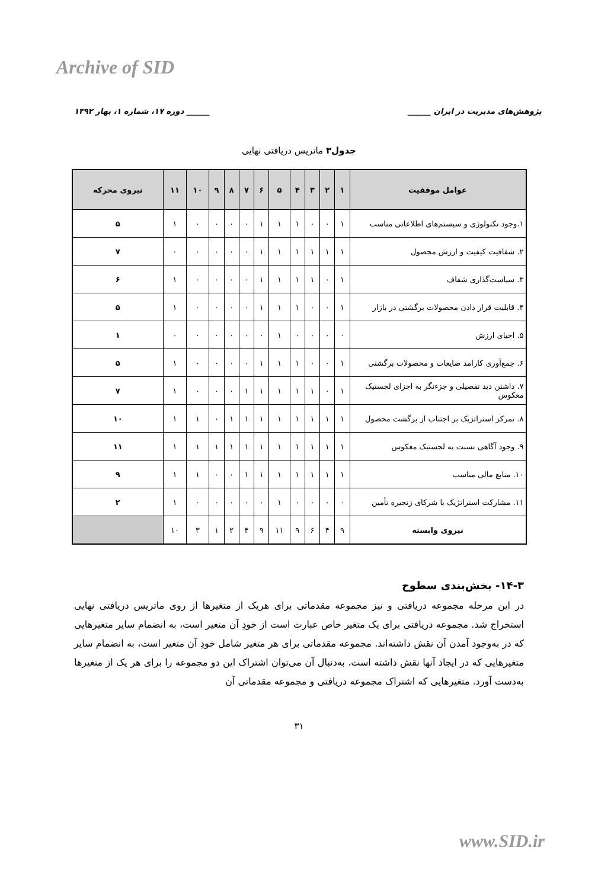Archive of SID
پژوهش‌های مدیریت در ایران ______ ______ دوره ۱۷، شماره ۱، بهار ۱۳۹۲
جدول۳ ماتریس دریافتی نهایی
| عوامل موفقیت | ۱ | ۲ | ۳ | ۴ | ۵ | ۶ | ۷ | ۸ | ۹ | ۱۰ | ۱۱ | نیروی محرکه |
| --- | --- | --- | --- | --- | --- | --- | --- | --- | --- | --- | --- | --- |
| ۱.وجود تکنولوژی و سیستم‌های اطلاعاتی مناسب | ۱ | ۰ | ۰ | ۱ | ۱ | ۱ | ۰ | ۰ | ۰ | ۰ | ۱ | ۵ |
| ۲. شفافیت کیفیت و ارزش محصول | ۱ | ۱ | ۱ | ۱ | ۱ | ۱ | ۰ | ۰ | ۰ | ۰ | ۰ | ۷ |
| ۳. سیاست‌گذاری شفاف | ۱ | ۰ | ۱ | ۱ | ۱ | ۱ | ۰ | ۰ | ۰ | ۰ | ۱ | ۶ |
| ۴. قابلیت قرار دادن محصولات برگشتی در بازار | ۱ | ۰ | ۰ | ۱ | ۱ | ۱ | ۰ | ۰ | ۰ | ۰ | ۱ | ۵ |
| ۵. احیای ارزش | ۰ | ۰ | ۰ | ۰ | ۱ | ۰ | ۰ | ۰ | ۰ | ۰ | ۰ | ۱ |
| ۶. جمع‌آوری کارامد ضایعات و محصولات برگشتی | ۱ | ۰ | ۰ | ۱ | ۱ | ۱ | ۰ | ۰ | ۰ | ۰ | ۱ | ۵ |
| ۷. داشتن دید تفصیلی و جزءنگر به اجزای لجستیک معکوس | ۱ | ۰ | ۱ | ۱ | ۱ | ۱ | ۱ | ۰ | ۰ | ۰ | ۱ | ۷ |
| ۸. تمرکز استراتژیک بر اجتناب از برگشت محصول | ۱ | ۱ | ۱ | ۱ | ۱ | ۱ | ۱ | ۱ | ۰ | ۱ | ۱ | ۱۰ |
| ۹. وجود آگاهی نسبت به لجستیک معکوس | ۱ | ۱ | ۱ | ۱ | ۱ | ۱ | ۱ | ۱ | ۱ | ۱ | ۱ | ۱۱ |
| ۱۰. منابع مالی مناسب | ۱ | ۱ | ۱ | ۱ | ۱ | ۱ | ۱ | ۰ | ۰ | ۱ | ۱ | ۹ |
| ۱۱. مشارکت استراتژیک با شرکای زنجیره تأمین | ۰ | ۰ | ۰ | ۰ | ۱ | ۰ | ۰ | ۰ | ۰ | ۰ | ۱ | ۲ |
| نیروی وابسته | ۹ | ۴ | ۶ | ۹ | ۱۱ | ۹ | ۴ | ۲ | ۱ | ۳ | ۱۰ | |
۱۴-۳- بخش‌بندی سطوح
در این مرحله مجموعه دریافتی و نیز مجموعه مقدماتی برای هریک از متغیرها از روی ماتریس دریافتی نهایی استخراج شد. مجموعه دریافتی برای یک متغیر خاص عبارت است از خودِ آن متغیر است، به انضمام سایر متغیرهایی که در به‌وجود آمدن آن نقش داشته‌اند. مجموعه مقدماتی برای هر متغیر شامل خودِ آن متغیر است، به انضمام سایر متغیرهایی که در ایجاد آنها نقش داشته است. به‌دنبال آن می‌توان اشتراک این دو مجموعه را برای هر یک از متغیرها به‌دست آورد. متغیرهایی که اشتراک مجموعه دریافتی و مجموعه مقدماتی آن
۳۱
www.SID.ir